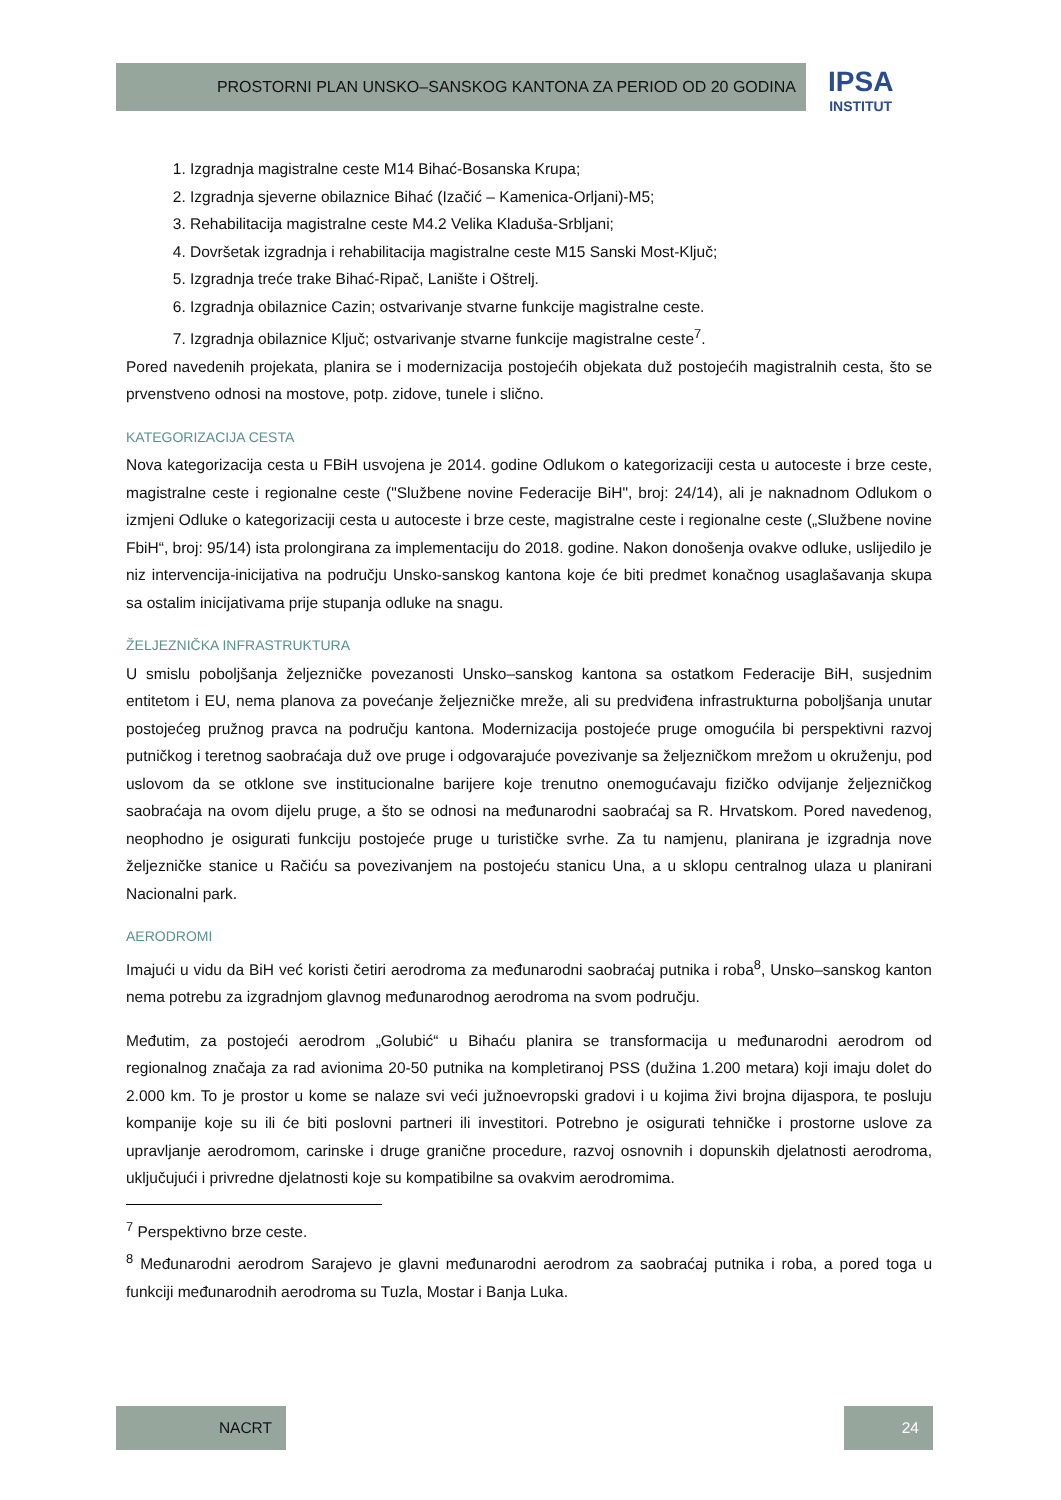PROSTORNI PLAN UNSKO–SANSKOG KANTONA ZA PERIOD OD 20 GODINA
IPSA
INSTITUT
1. Izgradnja magistralne ceste M14 Bihać-Bosanska Krupa;
2. Izgradnja sjeverne obilaznice Bihać (Izačić – Kamenica-Orljani)-M5;
3. Rehabilitacija magistralne ceste M4.2 Velika Kladuša-Srbljani;
4. Dovršetak izgradnja i rehabilitacija magistralne ceste M15 Sanski Most-Ključ;
5. Izgradnja treće trake Bihać-Ripač, Lanište i Oštrelj.
6. Izgradnja obilaznice Cazin; ostvarivanje stvarne funkcije magistralne ceste.
7. Izgradnja obilaznice Ključ; ostvarivanje stvarne funkcije magistralne ceste<sup>7</sup>.
Pored navedenih projekata, planira se i modernizacija postojećih objekata duž postojećih magistralnih cesta, što se prvenstveno odnosi na mostove, potp. zidove, tunele i slično.
KATEGORIZACIJA CESTA
Nova kategorizacija cesta u FBiH usvojena je 2014. godine Odlukom o kategorizaciji cesta u autoceste i brze ceste, magistralne ceste i regionalne ceste ("Službene novine Federacije BiH", broj: 24/14), ali je naknadnom Odlukom o izmjeni Odluke o kategorizaciji cesta u autoceste i brze ceste, magistralne ceste i regionalne ceste („Službene novine FbiH“, broj: 95/14) ista prolongirana za implementaciju do 2018. godine. Nakon donošenja ovakve odluke, uslijedilo je niz intervencija-inicijativa na području Unsko-sanskog kantona koje će biti predmet konačnog usaglašavanja skupa sa ostalim inicijativama prije stupanja odluke na snagu.
ŽELJEZNIČKA INFRASTRUKTURA
U smislu poboljšanja željezničke povezanosti Unsko–sanskog kantona sa ostatkom Federacije BiH, susjednim entitetom i EU, nema planova za povećanje željezničke mreže, ali su predviđena infrastrukturna poboljšanja unutar postojećeg pružnog pravca na području kantona. Modernizacija postojeće pruge omogućila bi perspektivni razvoj putničkog i teretnog saobraćaja duž ove pruge i odgovarajuće povezivanje sa željezničkom mrežom u okruženju, pod uslovom da se otklone sve institucionalne barijere koje trenutno onemogućavaju fizičko odvijanje željezničkog saobraćaja na ovom dijelu pruge, a što se odnosi na međunarodni saobraćaj sa R. Hrvatskom. Pored navedenog, neophodno je osigurati funkciju postojeće pruge u turističke svrhe. Za tu namjenu, planirana je izgradnja nove željezničke stanice u Račiću sa povezivanjem na postojeću stanicu Una, a u sklopu centralnog ulaza u planirani Nacionalni park.
AERODROMI
Imajući u vidu da BiH već koristi četiri aerodroma za međunarodni saobraćaj putnika i roba<sup>8</sup>, Unsko–sanskog kanton nema potrebu za izgradnjom glavnog međunarodnog aerodroma na svom području.
Međutim, za postojeći aerodrom „Golubić“ u Bihaću planira se transformacija u međunarodni aerodrom od regionalnog značaja za rad avionima 20-50 putnika na kompletiranoj PSS (dužina 1.200 metara) koji imaju dolet do 2.000 km. To je prostor u kome se nalaze svi veći južnoevropski gradovi i u kojima živi brojna dijaspora, te posluju kompanije koje su ili će biti poslovni partneri ili investitori. Potrebno je osigurati tehničke i prostorne uslove za upravljanje aerodromom, carinske i druge granične procedure, razvoj osnovnih i dopunskih djelatnosti aerodroma, uključujući i privredne djelatnosti koje su kompatibilne sa ovakvim aerodromima.
<sup>7</sup> Perspektivno brze ceste.
<sup>8</sup> Međunarodni aerodrom Sarajevo je glavni međunarodni aerodrom za saobraćaj putnika i roba, a pored toga u funkciji međunarodnih aerodroma su Tuzla, Mostar i Banja Luka.
NACRT 24